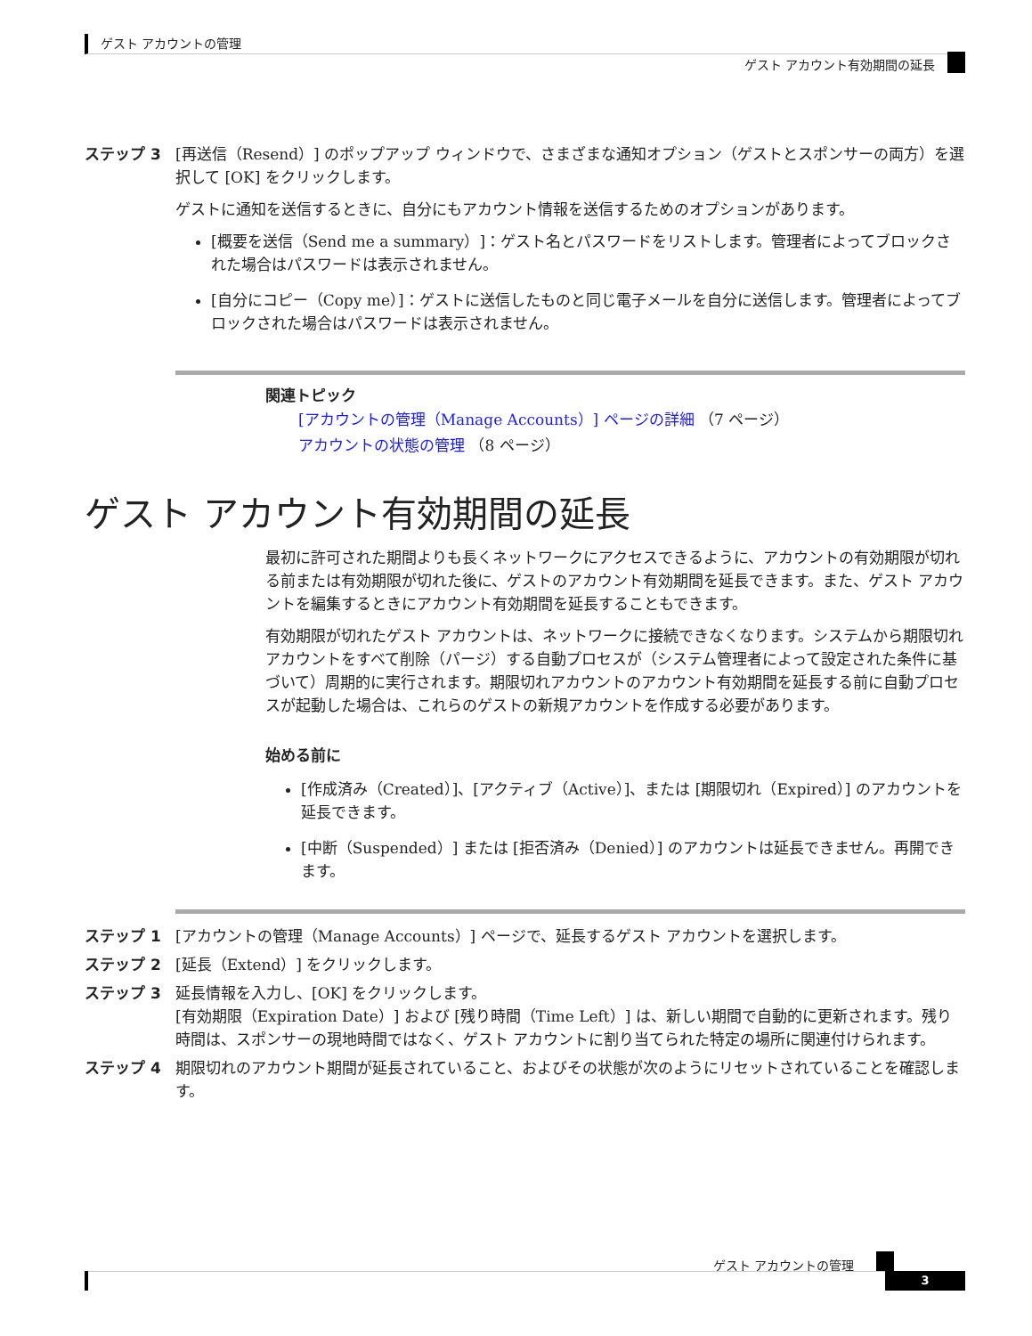ゲスト アカウントの管理
ゲスト アカウント有効期間の延長
ステップ 3 [再送信（Resend）] のポップアップ ウィンドウで、さまざまな通知オプション（ゲストとスポンサーの両方）を選択して [OK] をクリックします。
ゲストに通知を送信するときに、自分にもアカウント情報を送信するためのオプションがあります。
[概要を送信（Send me a summary）]：ゲスト名とパスワードをリストします。管理者によってブロックされた場合はパスワードは表示されません。
[自分にコピー（Copy me）]：ゲストに送信したものと同じ電子メールを自分に送信します。管理者によってブロックされた場合はパスワードは表示されません。
関連トピック
[アカウントの管理（Manage Accounts）] ページの詳細 （7 ページ）
アカウントの状態の管理 （8 ページ）
ゲスト アカウント有効期間の延長
最初に許可された期間よりも長くネットワークにアクセスできるように、アカウントの有効期限が切れる前または有効期限が切れた後に、ゲストのアカウント有効期間を延長できます。また、ゲスト アカウントを編集するときにアカウント有効期間を延長することもできます。
有効期限が切れたゲスト アカウントは、ネットワークに接続できなくなります。システムから期限切れアカウントをすべて削除（パージ）する自動プロセスが（システム管理者によって設定された条件に基づいて）周期的に実行されます。期限切れアカウントのアカウント有効期間を延長する前に自動プロセスが起動した場合は、これらのゲストの新規アカウントを作成する必要があります。
始める前に
[作成済み（Created）]、[アクティブ（Active）]、または [期限切れ（Expired）] のアカウントを延長できます。
[中断（Suspended）] または [拒否済み（Denied）] のアカウントは延長できません。再開できます。
ステップ 1 [アカウントの管理（Manage Accounts）] ページで、延長するゲスト アカウントを選択します。
ステップ 2 [延長（Extend）] をクリックします。
ステップ 3 延長情報を入力し、[OK] をクリックします。
[有効期限（Expiration Date）] および [残り時間（Time Left）] は、新しい期間で自動的に更新されます。残り時間は、スポンサーの現地時間ではなく、ゲスト アカウントに割り当てられた特定の場所に関連付けられます。
ステップ 4 期限切れのアカウント期間が延長されていること、およびその状態が次のようにリセットされていることを確認します。
ゲスト アカウントの管理
3